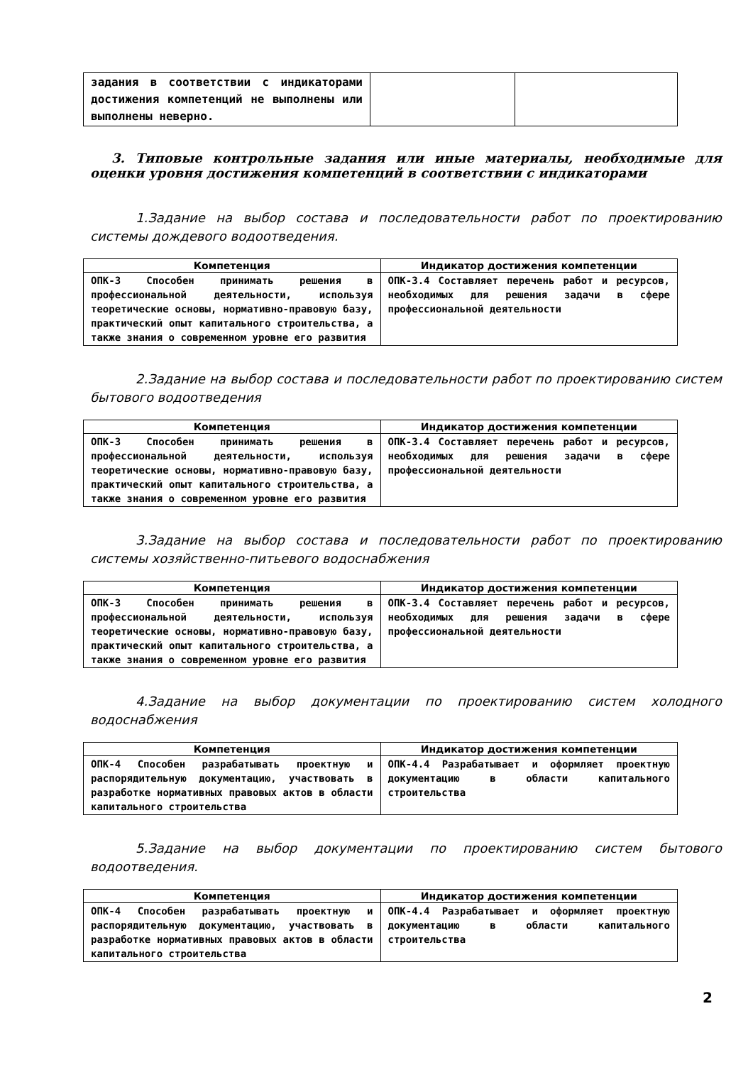| задания в соответствии с индикаторами достижения компетенций не выполнены или выполнены неверно. | | |
3. Типовые контрольные задания или иные материалы, необходимые для оценки уровня достижения компетенций в соответствии с индикаторами
1.Задание на выбор состава и последовательности работ по проектированию системы дождевого водоотведения.
| Компетенция | Индикатор достижения компетенции |
| --- | --- |
| ОПК-3 Способен принимать решения в профессиональной деятельности, используя теоретические основы, нормативно-правовую базу, практический опыт капитального строительства, а также знания о современном уровне его развития | ОПК-3.4 Составляет перечень работ и ресурсов, необходимых для решения задачи в сфере профессиональной деятельности |
2.Задание на выбор состава и последовательности работ по проектированию систем бытового водоотведения
| Компетенция | Индикатор достижения компетенции |
| --- | --- |
| ОПК-3 Способен принимать решения в профессиональной деятельности, используя теоретические основы, нормативно-правовую базу, практический опыт капитального строительства, а также знания о современном уровне его развития | ОПК-3.4 Составляет перечень работ и ресурсов, необходимых для решения задачи в сфере профессиональной деятельности |
3.Задание на выбор состава и последовательности работ по проектированию системы хозяйственно-питьевого водоснабжения
| Компетенция | Индикатор достижения компетенции |
| --- | --- |
| ОПК-3 Способен принимать решения в профессиональной деятельности, используя теоретические основы, нормативно-правовую базу, практический опыт капитального строительства, а также знания о современном уровне его развития | ОПК-3.4 Составляет перечень работ и ресурсов, необходимых для решения задачи в сфере профессиональной деятельности |
4.Задание на выбор документации по проектированию систем холодного водоснабжения
| Компетенция | Индикатор достижения компетенции |
| --- | --- |
| ОПК-4 Способен разрабатывать проектную и распорядительную документацию, участвовать в разработке нормативных правовых актов в области капитального строительства | ОПК-4.4 Разрабатывает и оформляет проектную документацию в области капитального строительства |
5.Задание на выбор документации по проектированию систем бытового водоотведения.
| Компетенция | Индикатор достижения компетенции |
| --- | --- |
| ОПК-4 Способен разрабатывать проектную и распорядительную документацию, участвовать в разработке нормативных правовых актов в области капитального строительства | ОПК-4.4 Разрабатывает и оформляет проектную документацию в области капитального строительства |
2